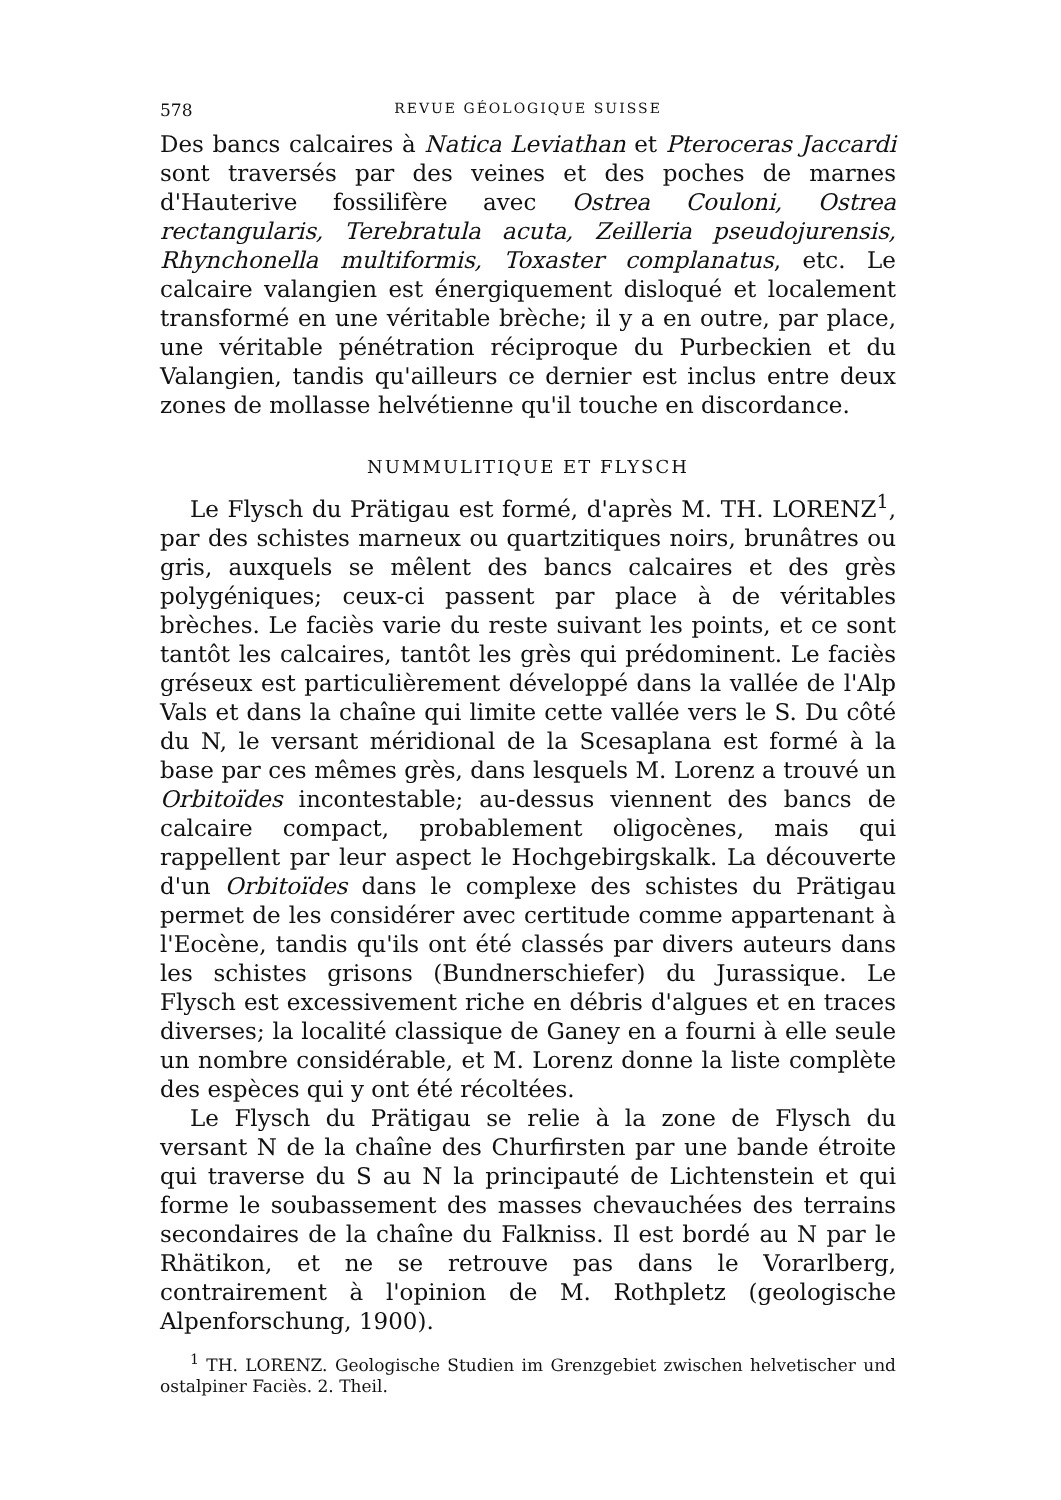578 REVUE GÉOLOGIQUE SUISSE
Des bancs calcaires à Natica Leviathan et Pteroceras Jaccardi sont traversés par des veines et des poches de marnes d'Hauterive fossilifère avec Ostrea Couloni, Ostrea rectangularis, Terebratula acuta, Zeilleria pseudojurensis, Rhynchonella multiformis, Toxaster complanatus, etc. Le calcaire valangien est énergiquement disloqué et localement transformé en une véritable brèche; il y a en outre, par place, une véritable pénétration réciproque du Purbeckien et du Valangien, tandis qu'ailleurs ce dernier est inclus entre deux zones de mollasse helvétienne qu'il touche en discordance.
NUMMULITIQUE ET FLYSCH
Le Flysch du Prätigau est formé, d'après M. TH. LORENZ<sup>1</sup>, par des schistes marneux ou quartzitiques noirs, brunâtres ou gris, auxquels se mêlent des bancs calcaires et des grès polygéniques; ceux-ci passent par place à de véritables brèches. Le faciès varie du reste suivant les points, et ce sont tantôt les calcaires, tantôt les grès qui prédominent. Le faciès gréseux est particulièrement développé dans la vallée de l'Alp Vals et dans la chaîne qui limite cette vallée vers le S. Du côté du N, le versant méridional de la Scesaplana est formé à la base par ces mêmes grès, dans lesquels M. Lorenz a trouvé un Orbitoïdes incontestable; au-dessus viennent des bancs de calcaire compact, probablement oligocènes, mais qui rappellent par leur aspect le Hochgebirgskalk. La découverte d'un Orbitoïdes dans le complexe des schistes du Prätigau permet de les considérer avec certitude comme appartenant à l'Eocène, tandis qu'ils ont été classés par divers auteurs dans les schistes grisons (Bundnerschiefer) du Jurassique. Le Flysch est excessivement riche en débris d'algues et en traces diverses; la localité classique de Ganey en a fourni à elle seule un nombre considérable, et M. Lorenz donne la liste complète des espèces qui y ont été récoltées.
Le Flysch du Prätigau se relie à la zone de Flysch du versant N de la chaîne des Churfirsten par une bande étroite qui traverse du S au N la principauté de Lichtenstein et qui forme le soubassement des masses chevauchées des terrains secondaires de la chaîne du Falkniss. Il est bordé au N par le Rhätikon, et ne se retrouve pas dans le Vorarlberg, contrairement à l'opinion de M. Rothpletz (geologische Alpenforschung, 1900).
<sup>1</sup> TH. LORENZ. Geologische Studien im Grenzgebiet zwischen helvetischer und ostalpiner Faciès. 2. Theil.